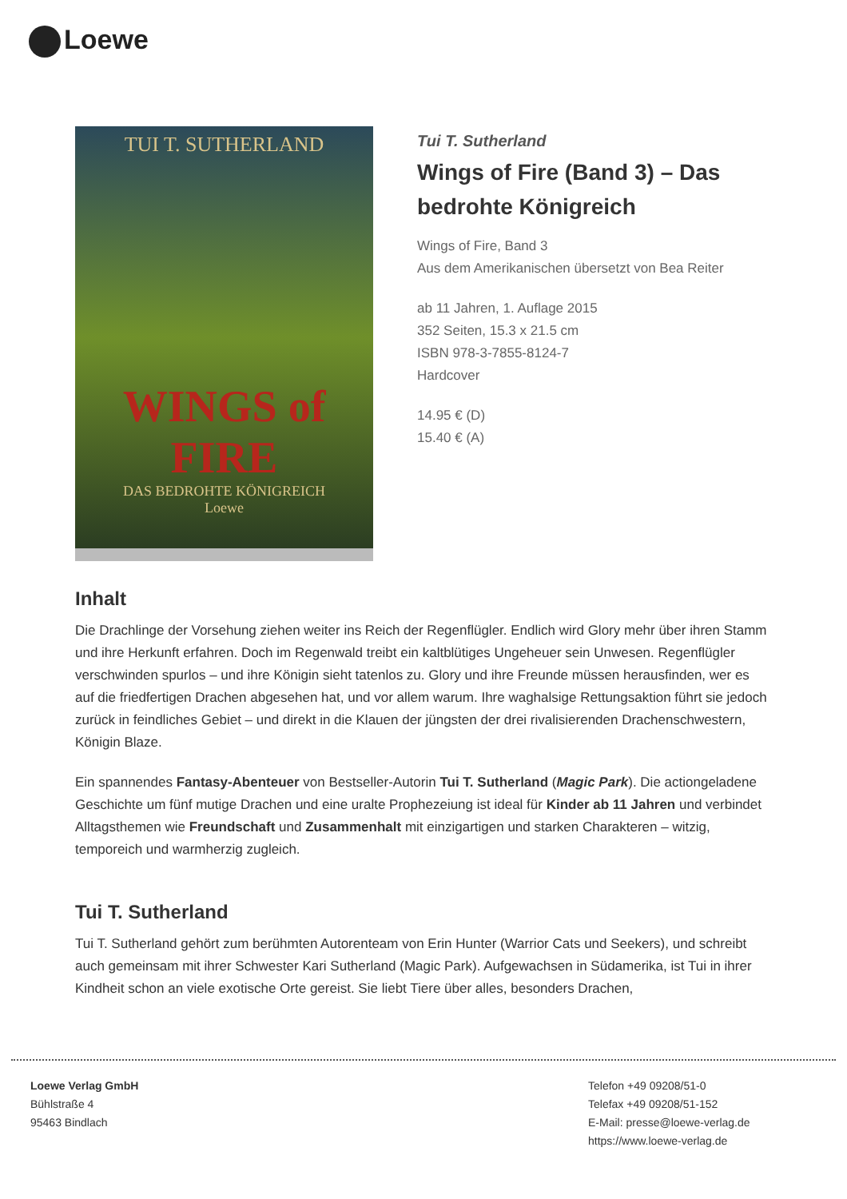Loewe
TUI T. SUTHERLAND
WINGS of FIRE
DAS BEDROHTE KÖNIGREICH
Loewe
Tui T. Sutherland
Wings of Fire (Band 3) – Das bedrohte Königreich
Wings of Fire, Band 3
Aus dem Amerikanischen übersetzt von Bea Reiter
ab 11 Jahren, 1. Auflage 2015
352 Seiten, 15.3 x 21.5 cm
ISBN 978-3-7855-8124-7
Hardcover
14.95 € (D)
15.40 € (A)
Inhalt
Die Drachlinge der Vorsehung ziehen weiter ins Reich der Regenflügler. Endlich wird Glory mehr über ihren Stamm und ihre Herkunft erfahren. Doch im Regenwald treibt ein kaltblütiges Ungeheuer sein Unwesen. Regenflügler verschwinden spurlos – und ihre Königin sieht tatenlos zu. Glory und ihre Freunde müssen herausfinden, wer es auf die friedfertigen Drachen abgesehen hat, und vor allem warum. Ihre waghalsige Rettungsaktion führt sie jedoch zurück in feindliches Gebiet – und direkt in die Klauen der jüngsten der drei rivalisierenden Drachenschwestern, Königin Blaze.
Ein spannendes Fantasy-Abenteuer von Bestseller-Autorin Tui T. Sutherland (Magic Park). Die actiongeladene Geschichte um fünf mutige Drachen und eine uralte Prophezeiung ist ideal für Kinder ab 11 Jahren und verbindet Alltagsthemen wie Freundschaft und Zusammenhalt mit einzigartigen und starken Charakteren – witzig, temporeich und warmherzig zugleich.
Tui T. Sutherland
Tui T. Sutherland gehört zum berühmten Autorenteam von Erin Hunter (Warrior Cats und Seekers), und schreibt auch gemeinsam mit ihrer Schwester Kari Sutherland (Magic Park). Aufgewachsen in Südamerika, ist Tui in ihrer Kindheit schon an viele exotische Orte gereist. Sie liebt Tiere über alles, besonders Drachen,
Loewe Verlag GmbH
Bühlstraße 4
95463 Bindlach
Telefon +49 09208/51-0
Telefax +49 09208/51-152
E-Mail: presse@loewe-verlag.de
https://www.loewe-verlag.de